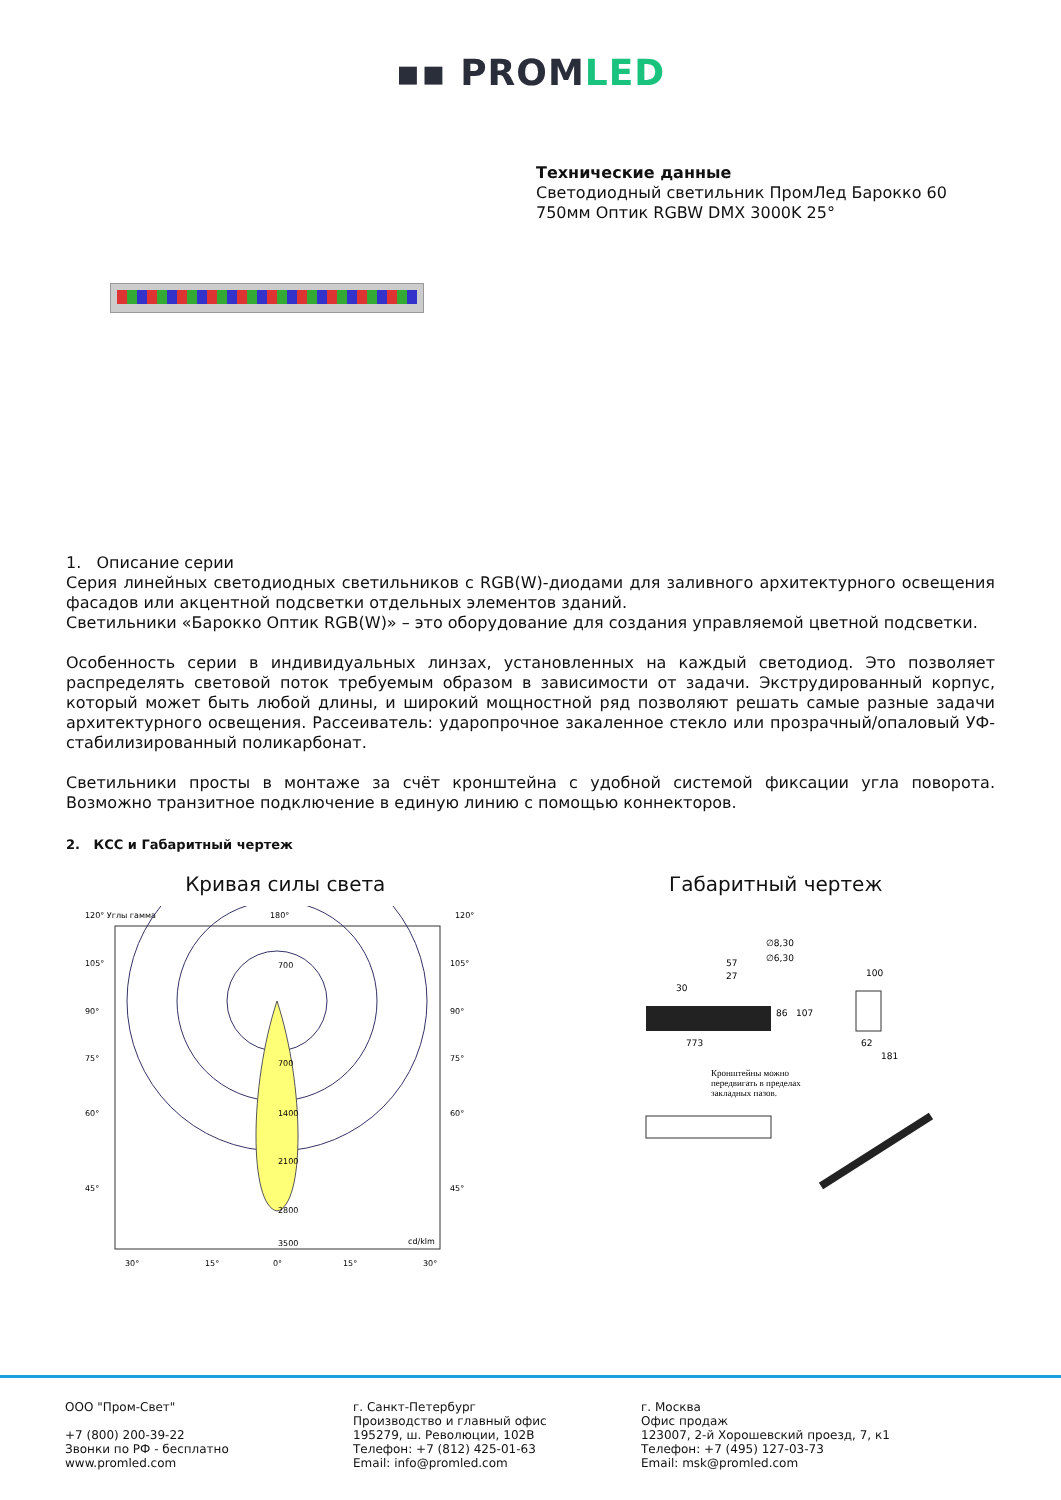▪▪ PROM LED
Технические данные
Светодиодный светильник ПромЛед Барокко 60
750мм Оптик RGBW DMX 3000K 25°
1. Описание серии
Серия линейных светодиодных светильников с RGB(W)-диодами для заливного архитектурного освещения фасадов или акцентной подсветки отдельных элементов зданий.
Светильники «Барокко Оптик RGB(W)» – это оборудование для создания управляемой цветной подсветки.
Особенность серии в индивидуальных линзах, установленных на каждый светодиод. Это позволяет распределять световой поток требуемым образом в зависимости от задачи. Экструдированный корпус, который может быть любой длины, и широкий мощностной ряд позволяют решать самые разные задачи архитектурного освещения. Рассеиватель: ударопрочное закаленное стекло или прозрачный/опаловый УФ-стабилизированный поликарбонат.
Светильники просты в монтаже за счёт кронштейна с удобной системой фиксации угла поворота. Возможно транзитное подключение в единую линию с помощью коннекторов.
2. КСС и Габаритный чертеж
Кривая силы света
120° Углы гамма
180°
120°
700
700
1400
2100
2800
3500
cd/klm
105°
90°
75°
60°
45°
105°
90°
75°
60°
45°
30°
15°
0°
15°
30°
Габаритный чертеж
773
57
27
∅8,30
∅6,30
86
107
30
100
62
181
Кронштейны можно
передвигать в пределах
закладных пазов.
ООО "Пром-Свет"
+7 (800) 200-39-22
Звонки по РФ - бесплатно
www.promled.com
г. Санкт-Петербург
Производство и главный офис
195279, ш. Революции, 102В
Телефон: +7 (812) 425-01-63
Email: info@promled.com
г. Москва
Офис продаж
123007, 2-й Хорошевский проезд, 7, к1
Телефон: +7 (495) 127-03-73
Email: msk@promled.com